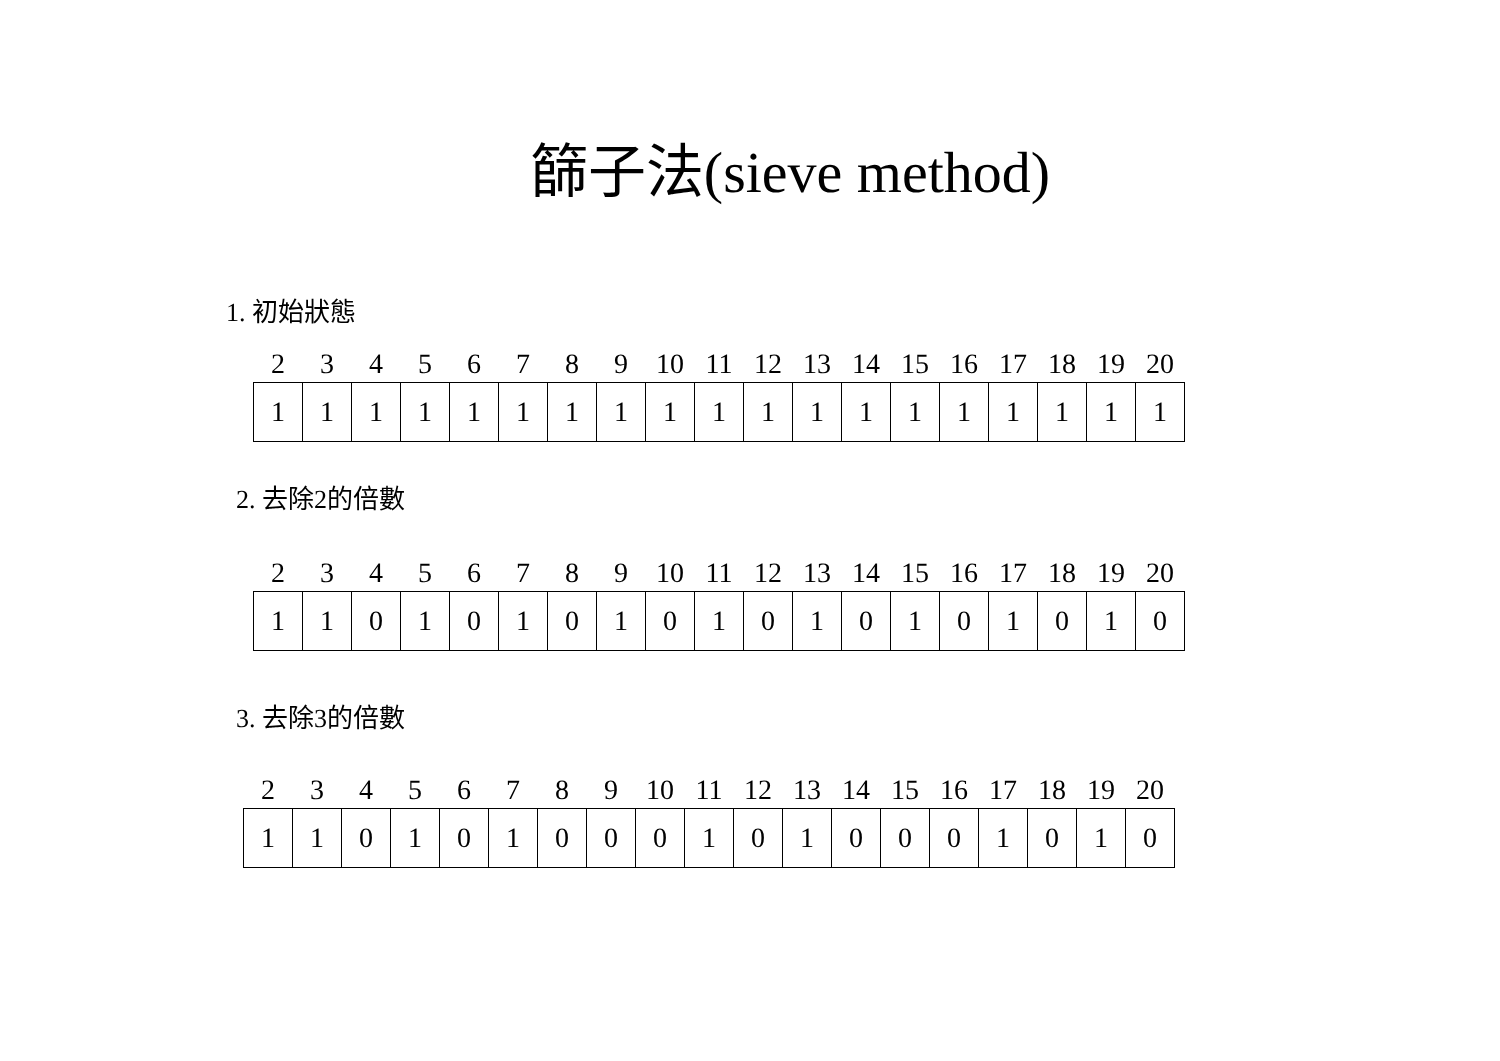篩子法(sieve method)
1. 初始狀態
| 2 | 3 | 4 | 5 | 6 | 7 | 8 | 9 | 10 | 11 | 12 | 13 | 14 | 15 | 16 | 17 | 18 | 19 | 20 |
| --- | --- | --- | --- | --- | --- | --- | --- | --- | --- | --- | --- | --- | --- | --- | --- | --- | --- | --- |
| 1 | 1 | 1 | 1 | 1 | 1 | 1 | 1 | 1 | 1 | 1 | 1 | 1 | 1 | 1 | 1 | 1 | 1 | 1 |
2. 去除2的倍數
| 2 | 3 | 4 | 5 | 6 | 7 | 8 | 9 | 10 | 11 | 12 | 13 | 14 | 15 | 16 | 17 | 18 | 19 | 20 |
| --- | --- | --- | --- | --- | --- | --- | --- | --- | --- | --- | --- | --- | --- | --- | --- | --- | --- | --- |
| 1 | 1 | 0 | 1 | 0 | 1 | 0 | 1 | 0 | 1 | 0 | 1 | 0 | 1 | 0 | 1 | 0 | 1 | 0 |
3. 去除3的倍數
| 2 | 3 | 4 | 5 | 6 | 7 | 8 | 9 | 10 | 11 | 12 | 13 | 14 | 15 | 16 | 17 | 18 | 19 | 20 |
| --- | --- | --- | --- | --- | --- | --- | --- | --- | --- | --- | --- | --- | --- | --- | --- | --- | --- | --- |
| 1 | 1 | 0 | 1 | 0 | 1 | 0 | 0 | 0 | 1 | 0 | 1 | 0 | 0 | 0 | 1 | 0 | 1 | 0 |